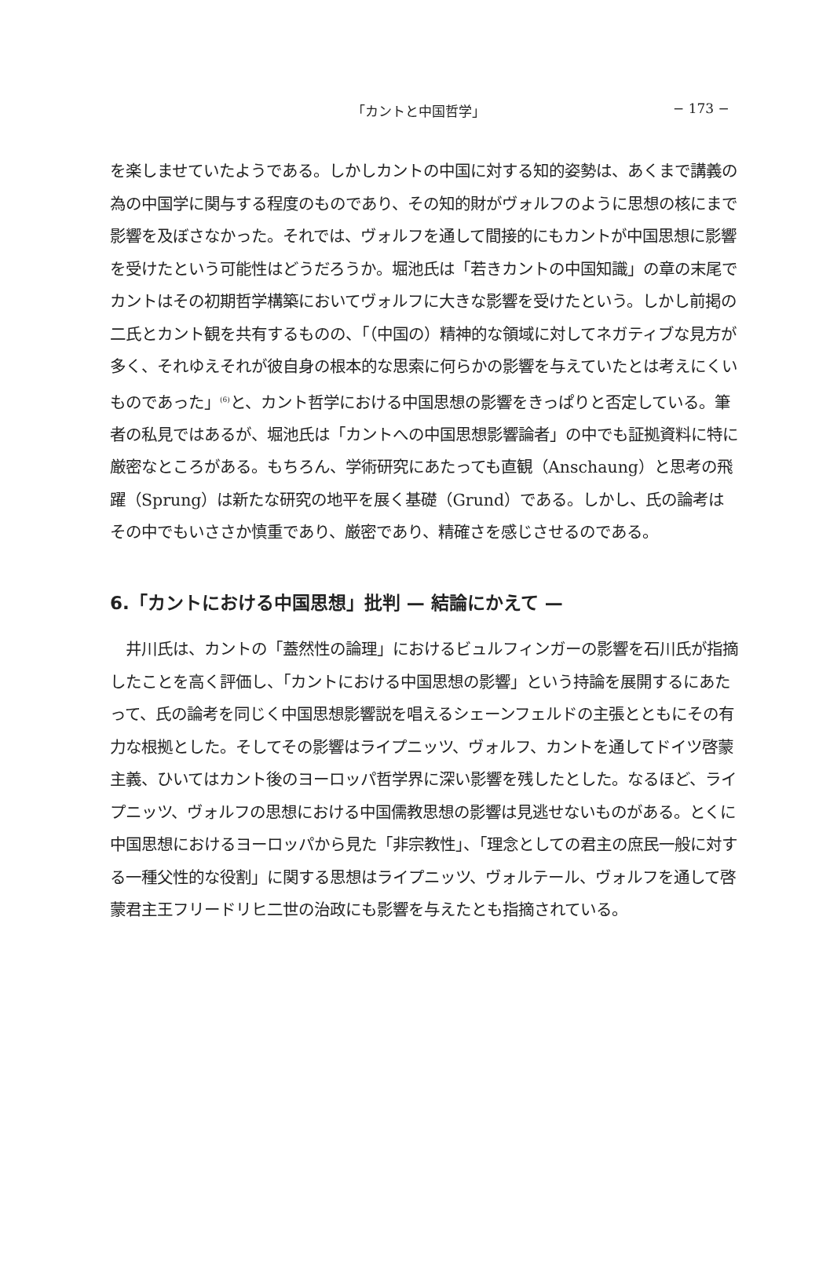「カントと中国哲学」 − 173 −
を楽しませていたようである。しかしカントの中国に対する知的姿勢は、あくまで講義の為の中国学に関与する程度のものであり、その知的財がヴォルフのように思想の核にまで影響を及ぼさなかった。それでは、ヴォルフを通して間接的にもカントが中国思想に影響を受けたという可能性はどうだろうか。堀池氏は「若きカントの中国知識」の章の末尾でカントはその初期哲学構築においてヴォルフに大きな影響を受けたという。しかし前掲の二氏とカント観を共有するものの、「（中国の）精神的な領域に対してネガティブな見方が多く、それゆえそれが彼自身の根本的な思索に何らかの影響を与えていたとは考えにくいものであった」<sup>(6)</sup>と、カント哲学における中国思想の影響をきっぱりと否定している。筆者の私見ではあるが、堀池氏は「カントへの中国思想影響論者」の中でも証拠資料に特に厳密なところがある。もちろん、学術研究にあたっても直観（Anschaung）と思考の飛躍（Sprung）は新たな研究の地平を展く基礎（Grund）である。しかし、氏の論考はその中でもいささか慎重であり、厳密であり、精確さを感じさせるのである。
6.「カントにおける中国思想」批判 — 結論にかえて —
　井川氏は、カントの「蓋然性の論理」におけるビュルフィンガーの影響を石川氏が指摘したことを高く評価し、「カントにおける中国思想の影響」という持論を展開するにあたって、氏の論考を同じく中国思想影響説を唱えるシェーンフェルドの主張とともにその有力な根拠とした。そしてその影響はライプニッツ、ヴォルフ、カントを通してドイツ啓蒙主義、ひいてはカント後のヨーロッパ哲学界に深い影響を残したとした。なるほど、ライプニッツ、ヴォルフの思想における中国儒教思想の影響は見逃せないものがある。とくに中国思想におけるヨーロッパから見た「非宗教性」、「理念としての君主の庶民一般に対する一種父性的な役割」に関する思想はライプニッツ、ヴォルテール、ヴォルフを通して啓蒙君主王フリードリヒ二世の治政にも影響を与えたとも指摘されている。